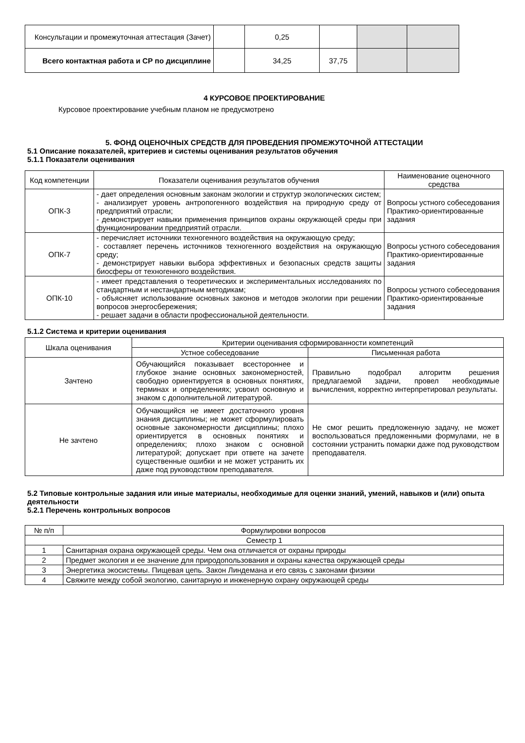| Консультации и промежуточная аттестация (Зачет) | | 0,25 | | | |
| Всего контактная работа и СР по дисциплине | | 34,25 | 37,75 | | |
4 КУРСОВОЕ ПРОЕКТИРОВАНИЕ
Курсовое проектирование учебным планом не предусмотрено
5. ФОНД ОЦЕНОЧНЫХ СРЕДСТВ ДЛЯ ПРОВЕДЕНИЯ ПРОМЕЖУТОЧНОЙ АТТЕСТАЦИИ
5.1 Описание показателей, критериев и системы оценивания результатов обучения
5.1.1 Показатели оценивания
| Код компетенции | Показатели оценивания результатов обучения | Наименование оценочного средства |
| ОПК-3 | - дает определения основным законам экологии и структур экологических систем; - анализирует уровень антропогенного воздействия на природную среду от предприятий отрасли; - демонстрирует навыки применения принципов охраны окружающей среды при функционировании предприятий отрасли. | Вопросы устного собеседования Практико-ориентированные задания |
| ОПК-7 | - перечисляет источники техногенного воздействия на окружающую среду; - составляет перечень источников техногенного воздействия на окружающую среду; - демонстрирует навыки выбора эффективных и безопасных средств защиты биосферы от техногенного воздействия. | Вопросы устного собеседования Практико-ориентированные задания |
| ОПК-10 | - имеет представления о теоретических и экспериментальных исследованиях по стандартным и нестандартным методикам; - объясняет использование основных законов и методов экологии при решении вопросов энергосбережения; - решает задачи в области профессиональной деятельности. | Вопросы устного собеседования Практико-ориентированные задания |
5.1.2 Система и критерии оценивания
| Шкала оценивания | Критерии оценивания сформированности компетенций | |
| | Устное собеседование | Письменная работа |
| Зачтено | Обучающийся показывает всестороннее и глубокое знание основных закономерностей, свободно ориентируется в основных понятиях, терминах и определениях; усвоил основную и знаком с дополнительной литературой. | Правильно подобрал алгоритм решения предлагаемой задачи, провел необходимые вычисления, корректно интерпретировал результаты. |
| Не зачтено | Обучающийся не имеет достаточного уровня знания дисциплины; не может сформулировать основные закономерности дисциплины; плохо ориентируется в основных понятиях и определениях; плохо знаком с основной литературой; допускает при ответе на зачете существенные ошибки и не может устранить их даже под руководством преподавателя. | Не смог решить предложенную задачу, не может воспользоваться предложенными формулами, не в состоянии устранить помарки даже под руководством преподавателя. |
5.2 Типовые контрольные задания или иные материалы, необходимые для оценки знаний, умений, навыков и (или) опыта деятельности
5.2.1 Перечень контрольных вопросов
| № п/п | Формулировки вопросов |
| Семестр 1 | |
| 1 | Санитарная охрана окружающей среды. Чем она отличается от охраны природы |
| 2 | Предмет экология и ее значение для природопользования и охраны качества окружающей среды |
| 3 | Энергетика экосистемы. Пищевая цепь. Закон Линдемана и его связь с законами физики |
| 4 | Свяжите между собой экологию, санитарную и инженерную охрану окружающей среды |